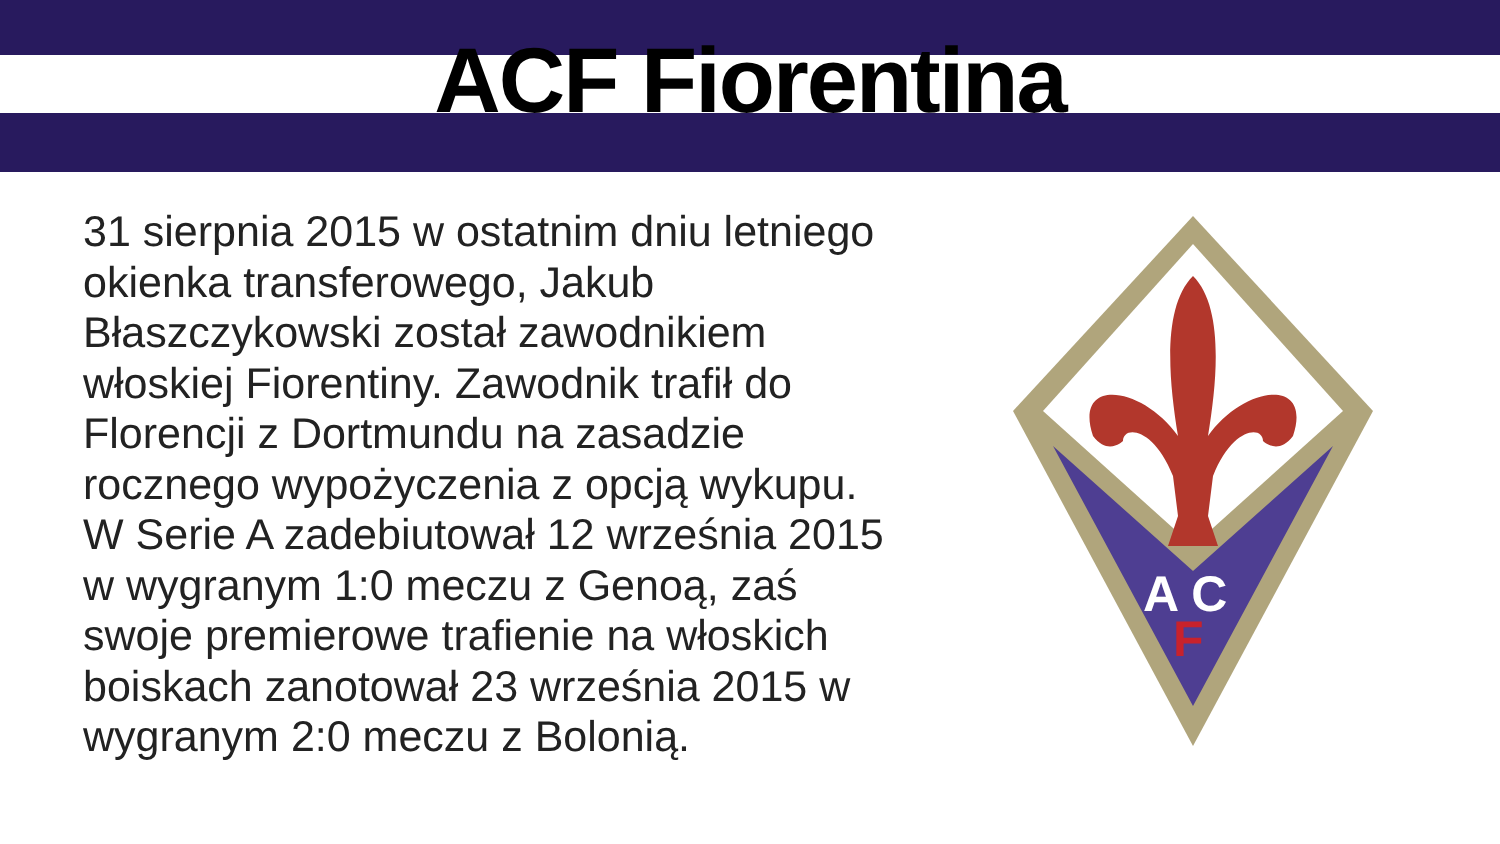ACF Fiorentina
31 sierpnia 2015 w ostatnim dniu letniego okienka transferowego, Jakub Błaszczykowski został zawodnikiem włoskiej Fiorentiny. Zawodnik trafił do Florencji z Dortmundu na zasadzie rocznego wypożyczenia z opcją wykupu. W Serie A zadebiutował 12 września 2015 w wygranym 1:0 meczu z Genoą, zaś swoje premierowe trafienie na włoskich boiskach zanotował 23 września 2015 w wygranym 2:0 meczu z Bolonią.
A C
F